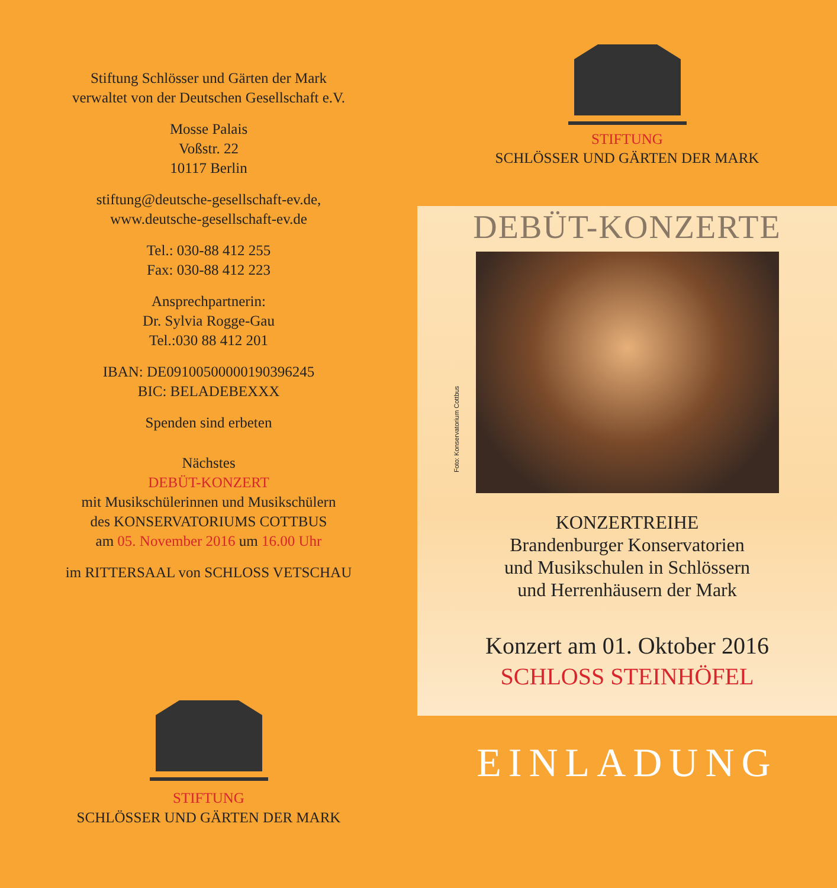Stiftung Schlösser und Gärten der Mark
verwaltet von der Deutschen Gesellschaft e.V.
Mosse Palais
Voßstr. 22
10117 Berlin
stiftung@deutsche-gesellschaft-ev.de,
www.deutsche-gesellschaft-ev.de
Tel.: 030-88 412 255
Fax: 030-88 412 223
Ansprechpartnerin:
Dr. Sylvia Rogge-Gau
Tel.:030 88 412 201
IBAN: DE09100500000190396245
BIC: BELADEBEXXX
Spenden sind erbeten
Nächstes
DEBÜT-KONZERT
mit Musikschülerinnen und Musikschülern
des KONSERVATORIUMS COTTBUS
am 05. November 2016 um 16.00 Uhr
im RITTERSAAL von SCHLOSS VETSCHAU
STIFTUNG
SCHLÖSSER UND GÄRTEN DER MARK
STIFTUNG
SCHLÖSSER UND GÄRTEN DER MARK
DEBÜT-KONZERTE
Foto: Konservatorium Cottbus
KONZERTREIHE
Brandenburger Konservatorien
und Musikschulen in Schlössern
und Herrenhäusern der Mark
Konzert am 01. Oktober 2016
SCHLOSS STEINHÖFEL
EINLADUNG